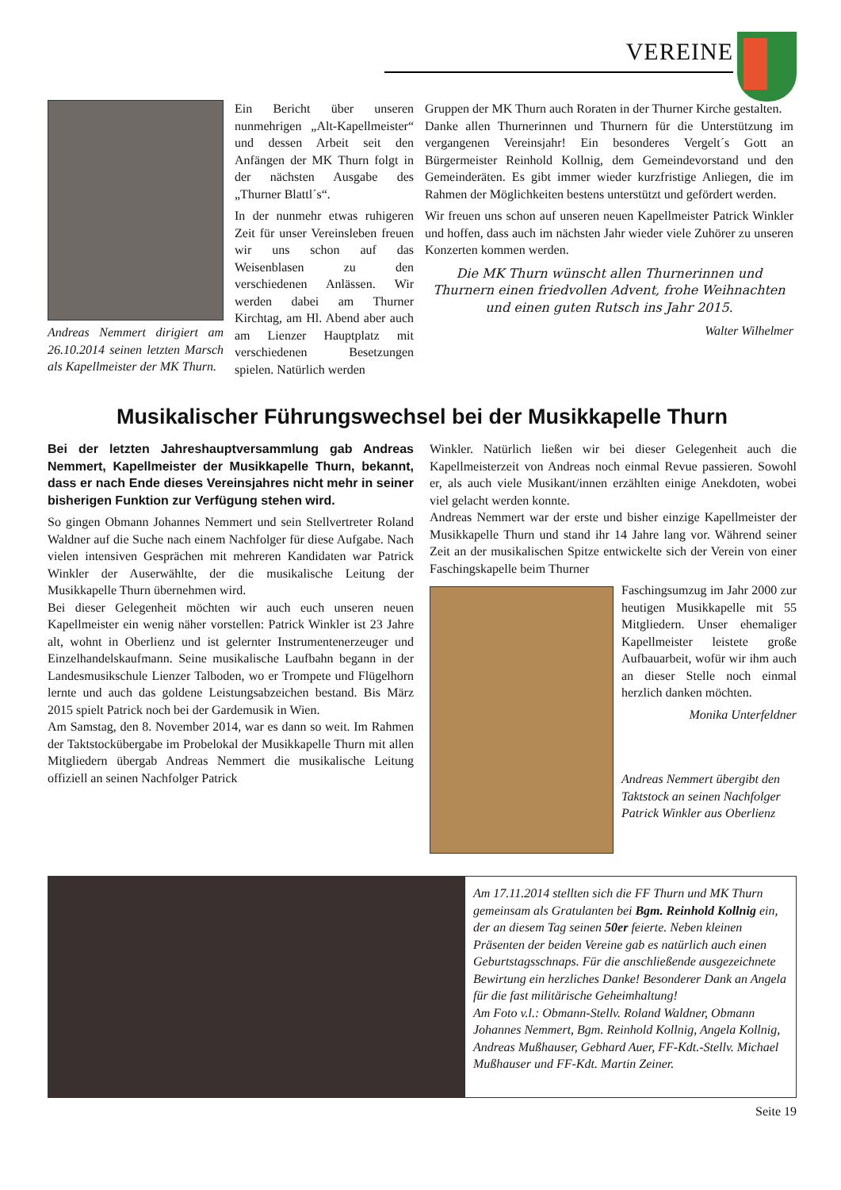VEREINE
Andreas Nemmert dirigiert am 26.10.2014 seinen letzten Marsch als Kapellmeister der MK Thurn.
Ein Bericht über unseren nunmehrigen „Alt-Kapellmeister“ und dessen Arbeit seit den Anfängen der MK Thurn folgt in der nächsten Ausgabe des „Thurner Blattl´s“.
In der nunmehr etwas ruhigeren Zeit für unser Vereinsleben freuen wir uns schon auf das Weisenblasen zu den verschiedenen Anlässen. Wir werden dabei am Thurner Kirchtag, am Hl. Abend aber auch am Lienzer Hauptplatz mit verschiedenen Besetzungen spielen. Natürlich werden
Gruppen der MK Thurn auch Roraten in der Thurner Kirche gestalten.
Danke allen Thurnerinnen und Thurnern für die Unterstützung im vergangenen Vereinsjahr! Ein besonderes Vergelt´s Gott an Bürgermeister Reinhold Kollnig, dem Gemeindevorstand und den Gemeinderäten. Es gibt immer wieder kurzfristige Anliegen, die im Rahmen der Möglichkeiten bestens unterstützt und gefördert werden.
Wir freuen uns schon auf unseren neuen Kapellmeister Patrick Winkler und hoffen, dass auch im nächsten Jahr wieder viele Zuhörer zu unseren Konzerten kommen werden.
Die MK Thurn wünscht allen Thurnerinnen und Thurnern einen friedvollen Advent, frohe Weihnachten und einen guten Rutsch ins Jahr 2015.
Walter Wilhelmer
Musikalischer Führungswechsel bei der Musikkapelle Thurn
Bei der letzten Jahreshauptversammlung gab Andreas Nemmert, Kapellmeister der Musikkapelle Thurn, bekannt, dass er nach Ende dieses Vereinsjahres nicht mehr in seiner bisherigen Funktion zur Verfügung stehen wird.
So gingen Obmann Johannes Nemmert und sein Stellvertreter Roland Waldner auf die Suche nach einem Nachfolger für diese Aufgabe. Nach vielen intensiven Gesprächen mit mehreren Kandidaten war Patrick Winkler der Auserwählte, der die musikalische Leitung der Musikkapelle Thurn übernehmen wird.
Bei dieser Gelegenheit möchten wir auch euch unseren neuen Kapellmeister ein wenig näher vorstellen: Patrick Winkler ist 23 Jahre alt, wohnt in Oberlienz und ist gelernter Instrumentenerzeuger und Einzelhandelskaufmann. Seine musikalische Laufbahn begann in der Landesmusikschule Lienzer Talboden, wo er Trompete und Flügelhorn lernte und auch das goldene Leistungsabzeichen bestand. Bis März 2015 spielt Patrick noch bei der Gardemusik in Wien.
Am Samstag, den 8. November 2014, war es dann so weit. Im Rahmen der Taktstockübergabe im Probelokal der Musikkapelle Thurn mit allen Mitgliedern übergab Andreas Nemmert die musikalische Leitung offiziell an seinen Nachfolger Patrick
Winkler. Natürlich ließen wir bei dieser Gelegenheit auch die Kapellmeisterzeit von Andreas noch einmal Revue passieren. Sowohl er, als auch viele Musikant/innen erzählten einige Anekdoten, wobei viel gelacht werden konnte.
Andreas Nemmert war der erste und bisher einzige Kapellmeister der Musikkapelle Thurn und stand ihr 14 Jahre lang vor. Während seiner Zeit an der musikalischen Spitze entwickelte sich der Verein von einer Faschingskapelle beim Thurner
Faschingsumzug im Jahr 2000 zur heutigen Musikkapelle mit 55 Mitgliedern. Unser ehemaliger Kapellmeister leistete große Aufbauarbeit, wofür wir ihm auch an dieser Stelle noch einmal herzlich danken möchten.
Monika Unterfeldner
Andreas Nemmert übergibt den Taktstock an seinen Nachfolger Patrick Winkler aus Oberlienz
Am 17.11.2014 stellten sich die FF Thurn und MK Thurn gemeinsam als Gratulanten bei Bgm. Reinhold Kollnig ein, der an diesem Tag seinen 50er feierte. Neben kleinen Präsenten der beiden Vereine gab es natürlich auch einen Geburtstagsschnaps. Für die anschließende ausgezeichnete Bewirtung ein herzliches Danke! Besonderer Dank an Angela für die fast militärische Geheimhaltung!
Am Foto v.l.: Obmann-Stellv. Roland Waldner, Obmann Johannes Nemmert, Bgm. Reinhold Kollnig, Angela Kollnig, Andreas Mußhauser, Gebhard Auer, FF-Kdt.-Stellv. Michael Mußhauser und FF-Kdt. Martin Zeiner.
Seite 19